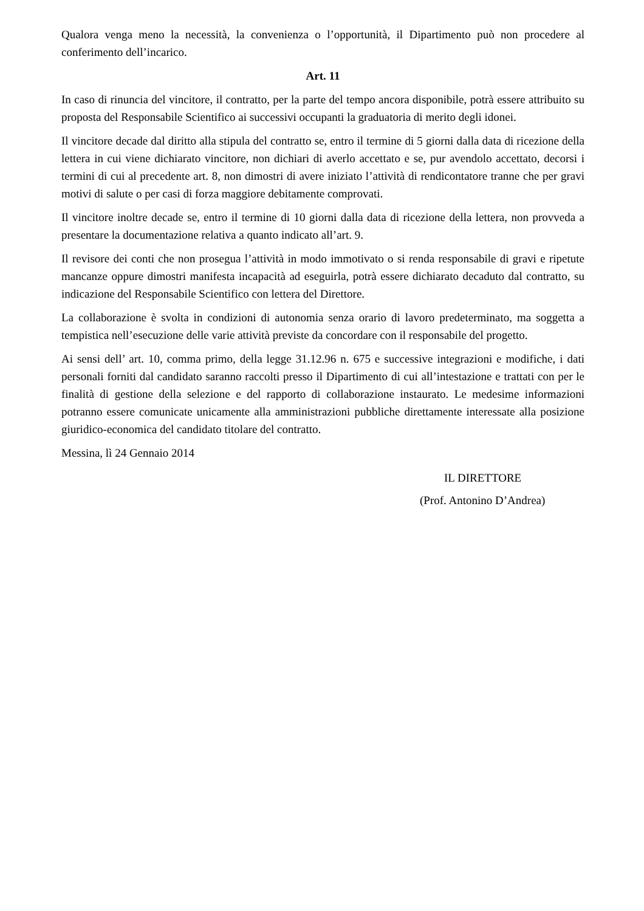Qualora venga meno la necessità, la convenienza o l’opportunità, il Dipartimento può non procedere al conferimento dell’incarico.
Art. 11
In caso di rinuncia del vincitore, il contratto, per la parte del tempo ancora disponibile, potrà essere attribuito su proposta del Responsabile Scientifico ai successivi occupanti la graduatoria di merito degli idonei.
Il vincitore decade dal diritto alla stipula del contratto se, entro il termine di 5 giorni dalla data di ricezione della lettera in cui viene dichiarato vincitore, non dichiari di averlo accettato e se, pur avendolo accettato, decorsi i termini di cui al precedente art. 8, non dimostri di avere iniziato l’attività di rendicontatore tranne che per gravi motivi di salute o per casi di forza maggiore debitamente comprovati.
Il vincitore inoltre decade se, entro il termine di 10 giorni dalla data di ricezione della lettera, non provveda a presentare la documentazione relativa a quanto indicato all’art. 9.
Il revisore dei conti che non prosegua l’attività in modo immotivato o si renda responsabile di gravi e ripetute mancanze oppure dimostri manifesta incapacità ad eseguirla, potrà essere dichiarato decaduto dal contratto, su indicazione del Responsabile Scientifico con lettera del Direttore.
La collaborazione è svolta in condizioni di autonomia senza orario di lavoro predeterminato, ma soggetta a tempistica nell’esecuzione delle varie attività previste da concordare con il responsabile del progetto.
Ai sensi dell’ art. 10, comma primo, della legge 31.12.96 n. 675 e successive integrazioni e modifiche, i dati personali forniti dal candidato saranno raccolti presso il Dipartimento di cui all’intestazione e trattati con per le finalità di gestione della selezione e del rapporto di collaborazione instaurato. Le medesime informazioni potranno essere comunicate unicamente alla amministrazioni pubbliche direttamente interessate alla posizione giuridico-economica del candidato titolare del contratto.
Messina, lì 24 Gennaio 2014
IL DIRETTORE
(Prof. Antonino D’Andrea)